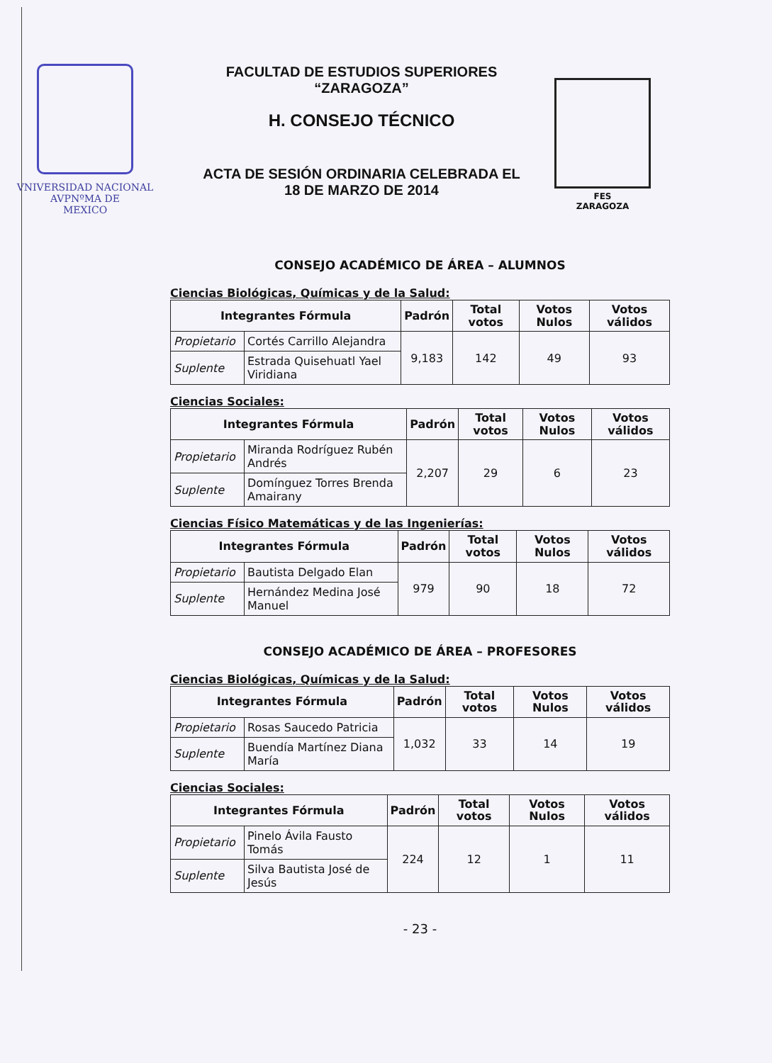VNIVERSIDAD NACIONAL
AVPNºMA DE
MEXICO
FACULTAD DE ESTUDIOS SUPERIORES
“ZARAGOZA”
H. CONSEJO TÉCNICO
ACTA DE SESIÓN ORDINARIA CELEBRADA EL
18 DE MARZO DE 2014
FES
ZARAGOZA
CONSEJO ACADÉMICO DE ÁREA – ALUMNOS
Ciencias Biológicas, Químicas y de la Salud:
| Integrantes Fórmula | | Padrón | Total votos | Votos Nulos | Votos válidos |
| --- | --- | --- | --- | --- | --- |
| Propietario | Cortés Carrillo Alejandra | 9,183 | 142 | 49 | 93 |
| Suplente | Estrada Quisehuatl Yael Viridiana | | | | |
Ciencias Sociales:
| Integrantes Fórmula | | Padrón | Total votos | Votos Nulos | Votos válidos |
| --- | --- | --- | --- | --- | --- |
| Propietario | Miranda Rodríguez Rubén Andrés | 2,207 | 29 | 6 | 23 |
| Suplente | Domínguez Torres Brenda Amairany | | | | |
Ciencias Físico Matemáticas y de las Ingenierías:
| Integrantes Fórmula | | Padrón | Total votos | Votos Nulos | Votos válidos |
| --- | --- | --- | --- | --- | --- |
| Propietario | Bautista Delgado Elan | 979 | 90 | 18 | 72 |
| Suplente | Hernández Medina José Manuel | | | | |
CONSEJO ACADÉMICO DE ÁREA – PROFESORES
Ciencias Biológicas, Químicas y de la Salud:
| Integrantes Fórmula | | Padrón | Total votos | Votos Nulos | Votos válidos |
| --- | --- | --- | --- | --- | --- |
| Propietario | Rosas Saucedo Patricia | 1,032 | 33 | 14 | 19 |
| Suplente | Buendía Martínez Diana María | | | | |
Ciencias Sociales:
| Integrantes Fórmula | | Padrón | Total votos | Votos Nulos | Votos válidos |
| --- | --- | --- | --- | --- | --- |
| Propietario | Pinelo Ávila Fausto Tomás | 224 | 12 | 1 | 11 |
| Suplente | Silva Bautista José de Jesús | | | | |
- 23 -